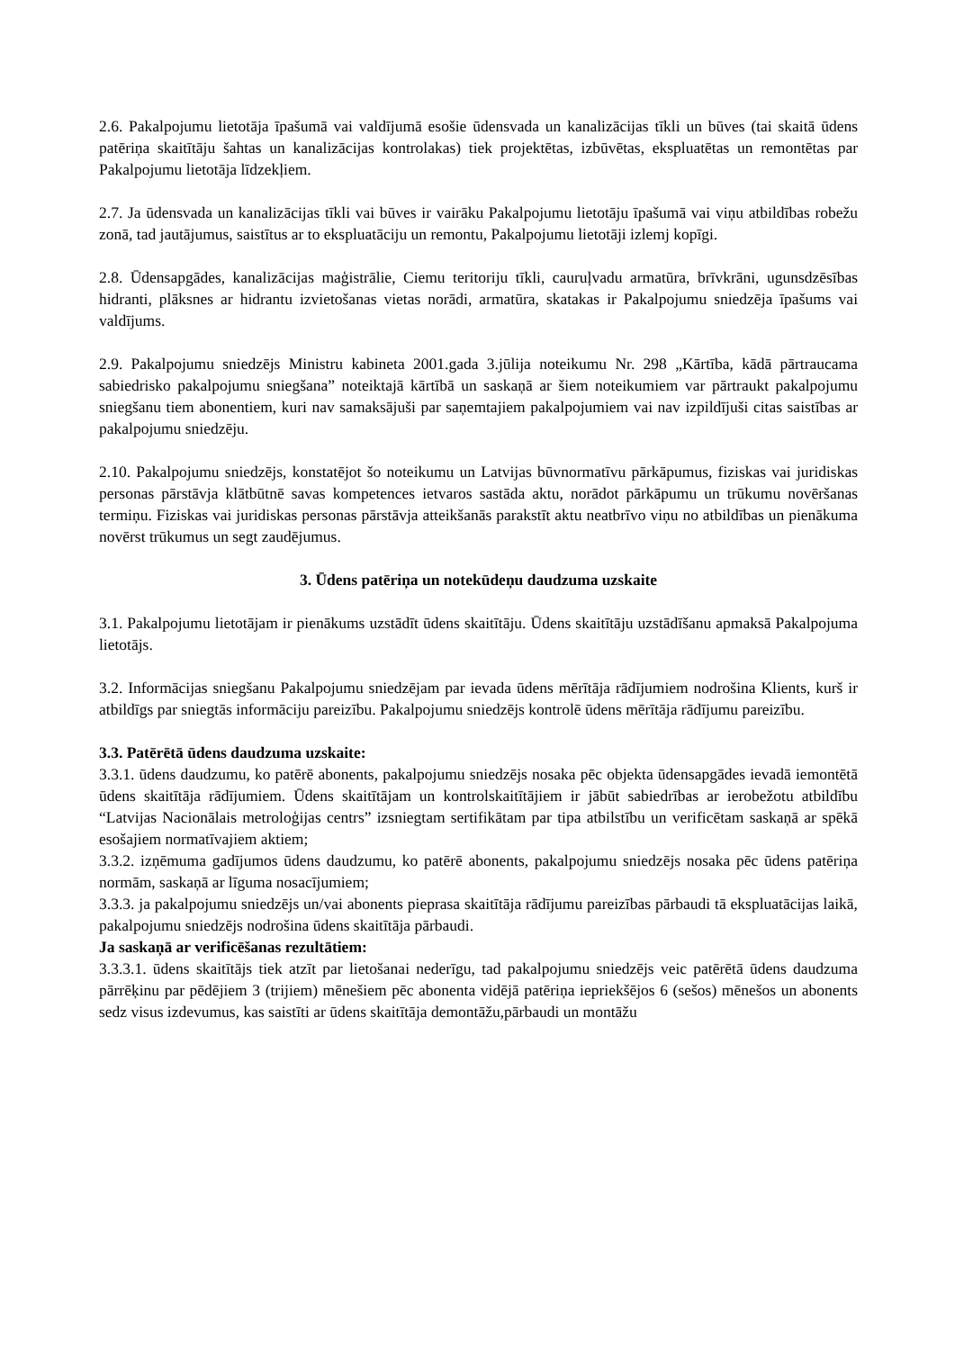2.6. Pakalpojumu lietotāja īpašumā vai valdījumā esošie ūdensvada un kanalizācijas tīkli un būves (tai skaitā ūdens patēriņa skaitītāju šahtas un kanalizācijas kontrolakas) tiek projektētas, izbūvētas, ekspluatētas un remontētas par Pakalpojumu lietotāja līdzekļiem.
2.7. Ja ūdensvada un kanalizācijas tīkli vai būves ir vairāku Pakalpojumu lietotāju īpašumā vai viņu atbildības robežu zonā, tad jautājumus, saistītus ar to ekspluatāciju un remontu, Pakalpojumu lietotāji izlemj kopīgi.
2.8. Ūdensapgādes, kanalizācijas maģistrālie, Ciemu teritoriju tīkli, cauruļvadu armatūra, brīvkrāni, ugunsdzēsības hidranti, plāksnes ar hidrantu izvietošanas vietas norādi, armatūra, skatakas ir Pakalpojumu sniedzēja īpašums vai valdījums.
2.9. Pakalpojumu sniedzējs Ministru kabineta 2001.gada 3.jūlija noteikumu Nr. 298 „Kārtība, kādā pārtraucama sabiedrisko pakalpojumu sniegšana” noteiktajā kārtībā un saskaņā ar šiem noteikumiem var pārtraukt pakalpojumu sniegšanu tiem abonentiem, kuri nav samaksājuši par saņemtajiem pakalpojumiem vai nav izpildījuši citas saistības ar pakalpojumu sniedzēju.
2.10. Pakalpojumu sniedzējs, konstatējot šo noteikumu un Latvijas būvnormatīvu pārkāpumus, fiziskas vai juridiskas personas pārstāvja klātbūtnē savas kompetences ietvaros sastāda aktu, norādot pārkāpumu un trūkumu novēršanas termiņu. Fiziskas vai juridiskas personas pārstāvja atteikšanās parakstīt aktu neatbrīvo viņu no atbildības un pienākuma novērst trūkumus un segt zaudējumus.
3. Ūdens patēriņa un notekūdeņu daudzuma uzskaite
3.1. Pakalpojumu lietotājam ir pienākums uzstādīt ūdens skaitītāju. Ūdens skaitītāju uzstādīšanu apmaksā Pakalpojuma lietotājs.
3.2. Informācijas sniegšanu Pakalpojumu sniedzējam par ievada ūdens mērītāja rādījumiem nodrošina Klients, kurš ir atbildīgs par sniegtās informāciju pareizību. Pakalpojumu sniedzējs kontrolē ūdens mērītāja rādījumu pareizību.
3.3. Patērētā ūdens daudzuma uzskaite:
3.3.1. ūdens daudzumu, ko patērē abonents, pakalpojumu sniedzējs nosaka pēc objekta ūdensapgādes ievadā iemontētā ūdens skaitītāja rādījumiem. Ūdens skaitītājam un kontrolskaitītājiem ir jābūt sabiedrības ar ierobežotu atbildību “Latvijas Nacionālais metroloģijas centrs” izsniegtam sertifikātam par tipa atbilstību un verificētam saskaņā ar spēkā esošajiem normatīvajiem aktiem;
3.3.2. izņēmuma gadījumos ūdens daudzumu, ko patērē abonents, pakalpojumu sniedzējs nosaka pēc ūdens patēriņa normām, saskaņā ar līguma nosacījumiem;
3.3.3. ja pakalpojumu sniedzējs un/vai abonents pieprasa skaitītāja rādījumu pareizības pārbaudi tā ekspluatācijas laikā, pakalpojumu sniedzējs nodrošina ūdens skaitītāja pārbaudi.
Ja saskaņā ar verificēšanas rezultātiem:
3.3.3.1. ūdens skaitītājs tiek atzīt par lietošanai nederīgu, tad pakalpojumu sniedzējs veic patērētā ūdens daudzuma pārrēķinu par pēdējiem 3 (trijiem) mēnešiem pēc abonenta vidējā patēriņa iepriekšējos 6 (sešos) mēnešos un abonents sedz visus izdevumus, kas saistīti ar ūdens skaitītāja demontāžu,pārbaudi un montāžu